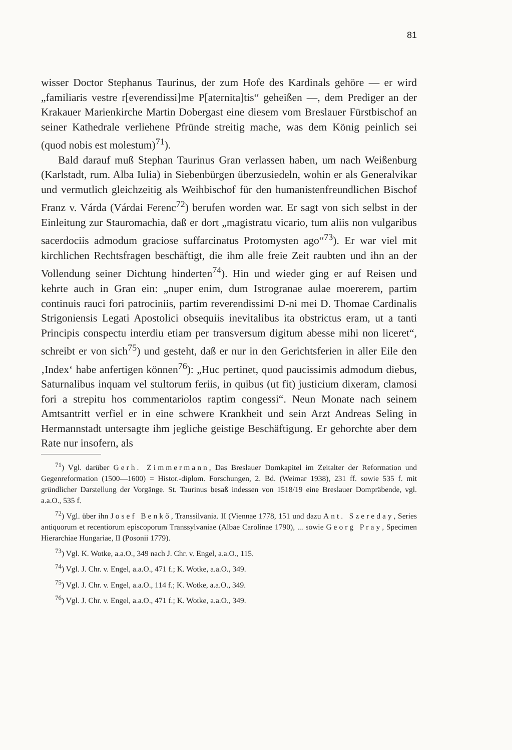81
wisser Doctor Stephanus Taurinus, der zum Hofe des Kardinals gehöre — er wird „familiaris vestre r[everendissi]me P[aternita]tis“ geheißen —, dem Prediger an der Krakauer Marienkirche Martin Dobergast eine diesem vom Breslauer Fürstbischof an seiner Kathedrale verliehene Pfründe streitig mache, was dem König peinlich sei (quod nobis est molestum)<sup>71</sup>).
Bald darauf muß Stephan Taurinus Gran verlassen haben, um nach Weißenburg (Karlstadt, rum. Alba Iulia) in Siebenbürgen überzusiedeln, wohin er als Generalvikar und vermutlich gleichzeitig als Weihbischof für den humanistenfreundlichen Bischof Franz v. Várda (Várdai Ferenc<sup>72</sup>) berufen worden war. Er sagt von sich selbst in der Einleitung zur Stauromachia, daß er dort „magistratu vicario, tum aliis non vulgaribus sacerdociis admodum graciose suffarcinatus Protomysten ago“<sup>73</sup>). Er war viel mit kirchlichen Rechtsfragen beschäftigt, die ihm alle freie Zeit raubten und ihn an der Vollendung seiner Dichtung hinderten<sup>74</sup>). Hin und wieder ging er auf Reisen und kehrte auch in Gran ein: „nuper enim, dum Istrogranae aulae moererem, partim continuis rauci fori patrociniis, partim reverendissimi D-ni mei D. Thomae Cardinalis Strigoniensis Legati Apostolici obsequiis inevitalibus ita obstrictus eram, ut a tanti Principis conspectu interdiu etiam per transversum digitum abesse mihi non liceret“, schreibt er von sich<sup>75</sup>) und gesteht, daß er nur in den Gerichtsferien in aller Eile den ‚Index‘ habe anfertigen können<sup>76</sup>): „Huc pertinet, quod paucissimis admodum diebus, Saturnalibus inquam vel stultorum feriis, in quibus (ut fit) justicium dixeram, clamosi fori a strepitu hos commentariolos raptim congessi“. Neun Monate nach seinem Amtsantritt verfiel er in eine schwere Krankheit und sein Arzt Andreas Seling in Hermannstadt untersagte ihm jegliche geistige Beschäftigung. Er gehorchte aber dem Rate nur insofern, als
<sup>71</sup>) Vgl. darüber Gerh. Zimmermann, Das Breslauer Domkapitel im Zeitalter der Reformation und Gegenreformation (1500—1600) = Histor.-diplom. Forschungen, 2. Bd. (Weimar 1938), 231 ff. sowie 535 f. mit gründlicher Darstellung der Vorgänge. St. Taurinus besaß indessen von 1518/19 eine Breslauer Dompräbende, vgl. a.a.O., 535 f.
<sup>72</sup>) Vgl. über ihn Josef Benkő, Transsilvania. II (Viennae 1778, 151 und dazu Ant. Szereday, Series antiquorum et recentiorum episcoporum Transsylvaniae (Albae Carolinae 1790), ... sowie Georg Pray, Specimen Hierarchiae Hungariae, II (Posonii 1779).
<sup>73</sup>) Vgl. K. Wotke, a.a.O., 349 nach J. Chr. v. Engel, a.a.O., 115.
<sup>74</sup>) Vgl. J. Chr. v. Engel, a.a.O., 471 f.; K. Wotke, a.a.O., 349.
<sup>75</sup>) Vgl. J. Chr. v. Engel, a.a.O., 114 f.; K. Wotke, a.a.O., 349.
<sup>76</sup>) Vgl. J. Chr. v. Engel, a.a.O., 471 f.; K. Wotke, a.a.O., 349.